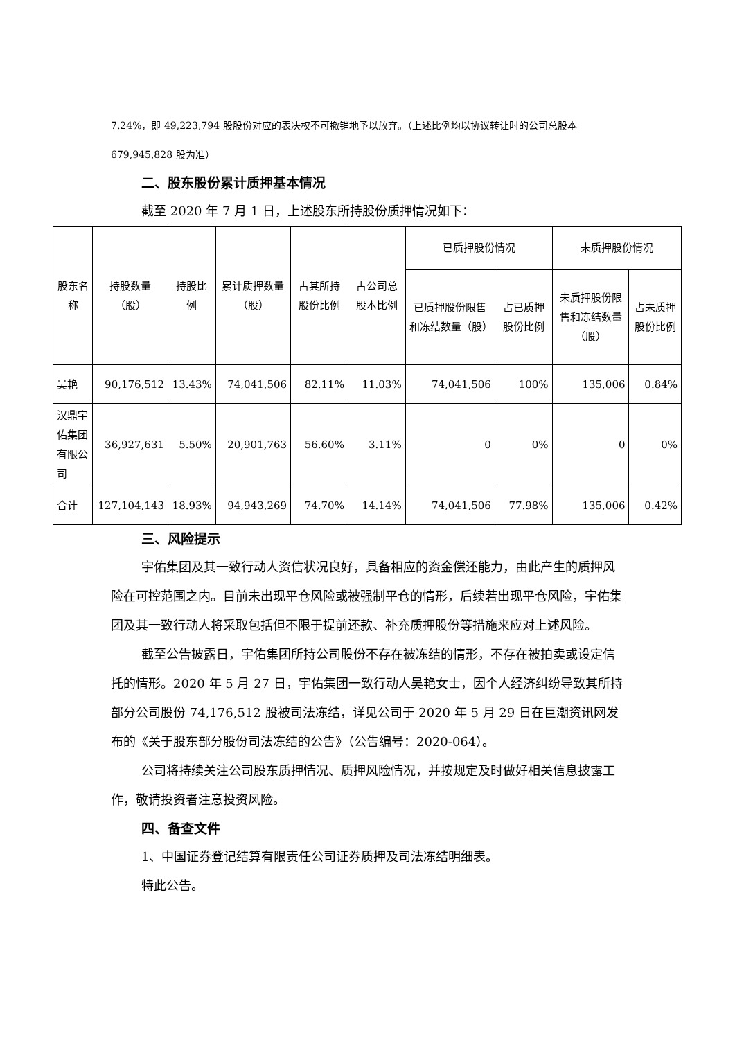7.24%，即 49,223,794 股股份对应的表决权不可撤销地予以放弃。（上述比例均以协议转让时的公司总股本 679,945,828 股为准）
二、股东股份累计质押基本情况
截至 2020 年 7 月 1 日，上述股东所持股份质押情况如下：
| 股东名称 | 持股数量（股） | 持股比例 | 累计质押数量（股） | 占其所持股份比例 | 占公司总股本比例 | 已质押股份情况 | | 未质押股份情况 | |
| --- | --- | --- | --- | --- | --- | --- | --- | --- | --- |
| | | | | | | 已质押股份限售和冻结数量（股） | 占已质押股份比例 | 未质押股份限售和冻结数量（股） | 占未质押股份比例 |
| 吴艳 | 90,176,512 | 13.43% | 74,041,506 | 82.11% | 11.03% | 74,041,506 | 100% | 135,006 | 0.84% |
| 汉鼎宇佑集团有限公司 | 36,927,631 | 5.50% | 20,901,763 | 56.60% | 3.11% | 0 | 0% | 0 | 0% |
| 合计 | 127,104,143 | 18.93% | 94,943,269 | 74.70% | 14.14% | 74,041,506 | 77.98% | 135,006 | 0.42% |
三、风险提示
宇佑集团及其一致行动人资信状况良好，具备相应的资金偿还能力，由此产生的质押风险在可控范围之内。目前未出现平仓风险或被强制平仓的情形，后续若出现平仓风险，宇佑集团及其一致行动人将采取包括但不限于提前还款、补充质押股份等措施来应对上述风险。
截至公告披露日，宇佑集团所持公司股份不存在被冻结的情形，不存在被拍卖或设定信托的情形。2020 年 5 月 27 日，宇佑集团一致行动人吴艳女士，因个人经济纠纷导致其所持部分公司股份 74,176,512 股被司法冻结，详见公司于 2020 年 5 月 29 日在巨潮资讯网发布的《关于股东部分股份司法冻结的公告》（公告编号：2020-064）。
公司将持续关注公司股东质押情况、质押风险情况，并按规定及时做好相关信息披露工作，敬请投资者注意投资风险。
四、备查文件
1、中国证券登记结算有限责任公司证券质押及司法冻结明细表。
特此公告。